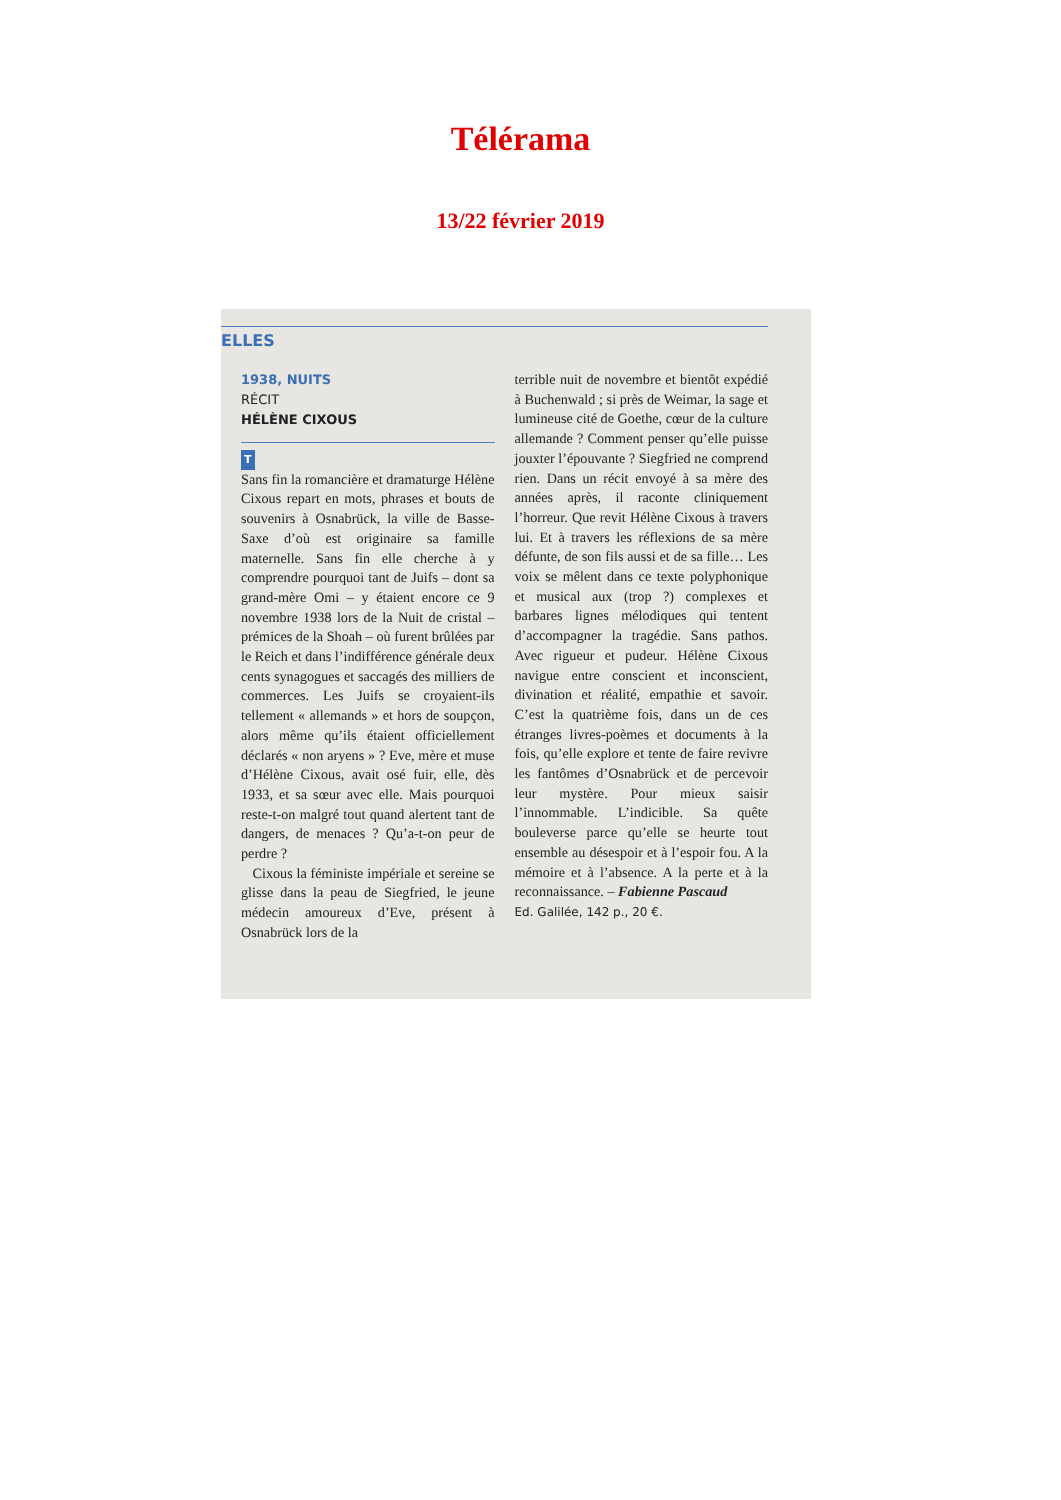Télérama
13/22 février 2019
ELLES
1938, NUITS
RÉCIT
HÉLÈNE CIXOUS
T
Sans fin la romancière et dramaturge Hélène Cixous repart en mots, phrases et bouts de souvenirs à Osnabrück, la ville de Basse-Saxe d’où est originaire sa famille maternelle. Sans fin elle cherche à y comprendre pourquoi tant de Juifs – dont sa grand-mère Omi – y étaient encore ce 9 novembre 1938 lors de la Nuit de cristal – prémices de la Shoah – où furent brûlées par le Reich et dans l’indifférence générale deux cents synagogues et saccagés des milliers de commerces. Les Juifs se croyaient-ils tellement « allemands » et hors de soupçon, alors même qu’ils étaient officiellement déclarés « non aryens » ? Eve, mère et muse d’Hélène Cixous, avait osé fuir, elle, dès 1933, et sa sœur avec elle. Mais pourquoi reste-t-on malgré tout quand alertent tant de dangers, de menaces ? Qu’a-t-on peur de perdre ?
Cixous la féministe impériale et sereine se glisse dans la peau de Siegfried, le jeune médecin amoureux d’Eve, présent à Osnabrück lors de la
terrible nuit de novembre et bientôt expédié à Buchenwald ; si près de Weimar, la sage et lumineuse cité de Goethe, cœur de la culture allemande ? Comment penser qu’elle puisse jouxter l’épouvante ? Siegfried ne comprend rien. Dans un récit envoyé à sa mère des années après, il raconte cliniquement l’horreur. Que revit Hélène Cixous à travers lui. Et à travers les réflexions de sa mère défunte, de son fils aussi et de sa fille… Les voix se mêlent dans ce texte polyphonique et musical aux (trop ?) complexes et barbares lignes mélodiques qui tentent d’accompagner la tragédie. Sans pathos. Avec rigueur et pudeur. Hélène Cixous navigue entre conscient et inconscient, divination et réalité, empathie et savoir. C’est la quatrième fois, dans un de ces étranges livres-poèmes et documents à la fois, qu’elle explore et tente de faire revivre les fantômes d’Osnabrück et de percevoir leur mystère. Pour mieux saisir l’innommable. L’indicible. Sa quête bouleverse parce qu’elle se heurte tout ensemble au désespoir et à l’espoir fou. A la mémoire et à l’absence. A la perte et à la reconnaissance. – Fabienne Pascaud
Ed. Galilée, 142 p., 20 €.